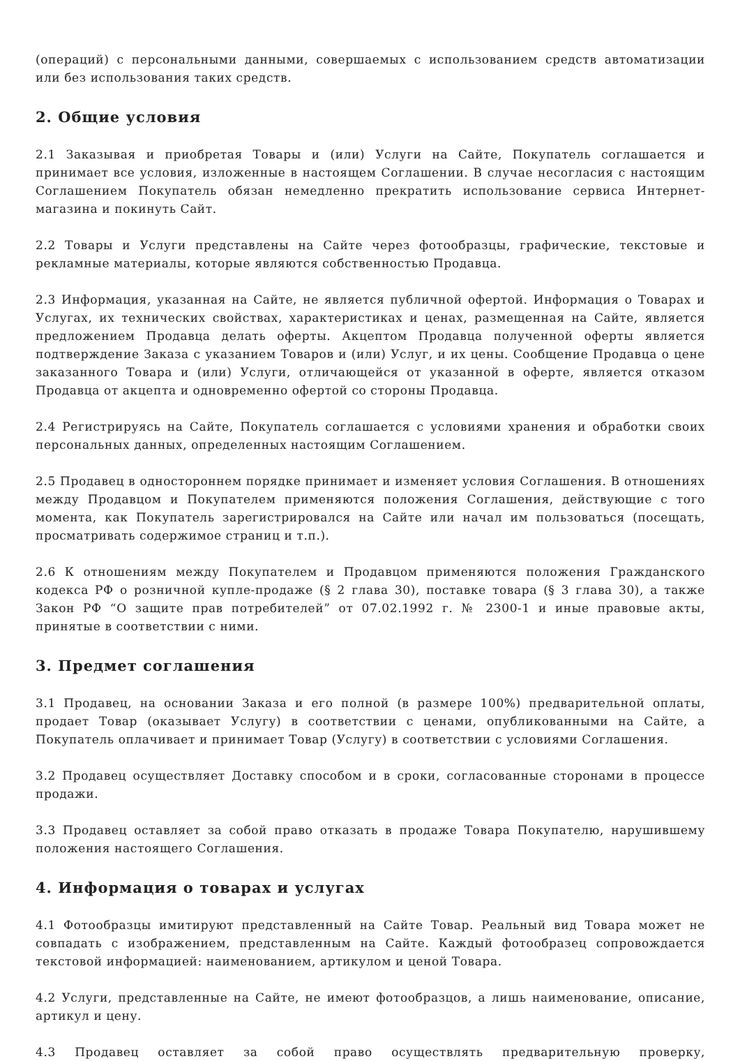(операций) с персональными данными, совершаемых с использованием средств автоматизации или без использования таких средств.
2. Общие условия
2.1 Заказывая и приобретая Товары и (или) Услуги на Сайте, Покупатель соглашается и принимает все условия, изложенные в настоящем Соглашении. В случае несогласия с настоящим Соглашением Покупатель обязан немедленно прекратить использование сервиса Интернет-магазина и покинуть Сайт.
2.2 Товары и Услуги представлены на Сайте через фотообразцы, графические, текстовые и рекламные материалы, которые являются собственностью Продавца.
2.3 Информация, указанная на Сайте, не является публичной офертой. Информация о Товарах и Услугах, их технических свойствах, характеристиках и ценах, размещенная на Сайте, является предложением Продавца делать оферты. Акцептом Продавца полученной оферты является подтверждение Заказа с указанием Товаров и (или) Услуг, и их цены. Сообщение Продавца о цене заказанного Товара и (или) Услуги, отличающейся от указанной в оферте, является отказом Продавца от акцепта и одновременно офертой со стороны Продавца.
2.4 Регистрируясь на Сайте, Покупатель соглашается с условиями хранения и обработки своих персональных данных, определенных настоящим Соглашением.
2.5 Продавец в одностороннем порядке принимает и изменяет условия Соглашения. В отношениях между Продавцом и Покупателем применяются положения Соглашения, действующие с того момента, как Покупатель зарегистрировался на Сайте или начал им пользоваться (посещать, просматривать содержимое страниц и т.п.).
2.6 К отношениям между Покупателем и Продавцом применяются положения Гражданского кодекса РФ о розничной купле-продаже (§ 2 глава 30), поставке товара (§ 3 глава 30), а также Закон РФ “О защите прав потребителей” от 07.02.1992 г. № 2300-1 и иные правовые акты, принятые в соответствии с ними.
3. Предмет соглашения
3.1 Продавец, на основании Заказа и его полной (в размере 100%) предварительной оплаты, продает Товар (оказывает Услугу) в соответствии с ценами, опубликованными на Сайте, а Покупатель оплачивает и принимает Товар (Услугу) в соответствии с условиями Соглашения.
3.2 Продавец осуществляет Доставку способом и в сроки, согласованные сторонами в процессе продажи.
3.3 Продавец оставляет за собой право отказать в продаже Товара Покупателю, нарушившему положения настоящего Соглашения.
4. Информация о товарах и услугах
4.1 Фотообразцы имитируют представленный на Сайте Товар. Реальный вид Товара может не совпадать с изображением, представленным на Сайте. Каждый фотообразец сопровождается текстовой информацией: наименованием, артикулом и ценой Товара.
4.2 Услуги, представленные на Сайте, не имеют фотообразцов, а лишь наименование, описание, артикул и цену.
4.3 Продавец оставляет за собой право осуществлять предварительную проверку,